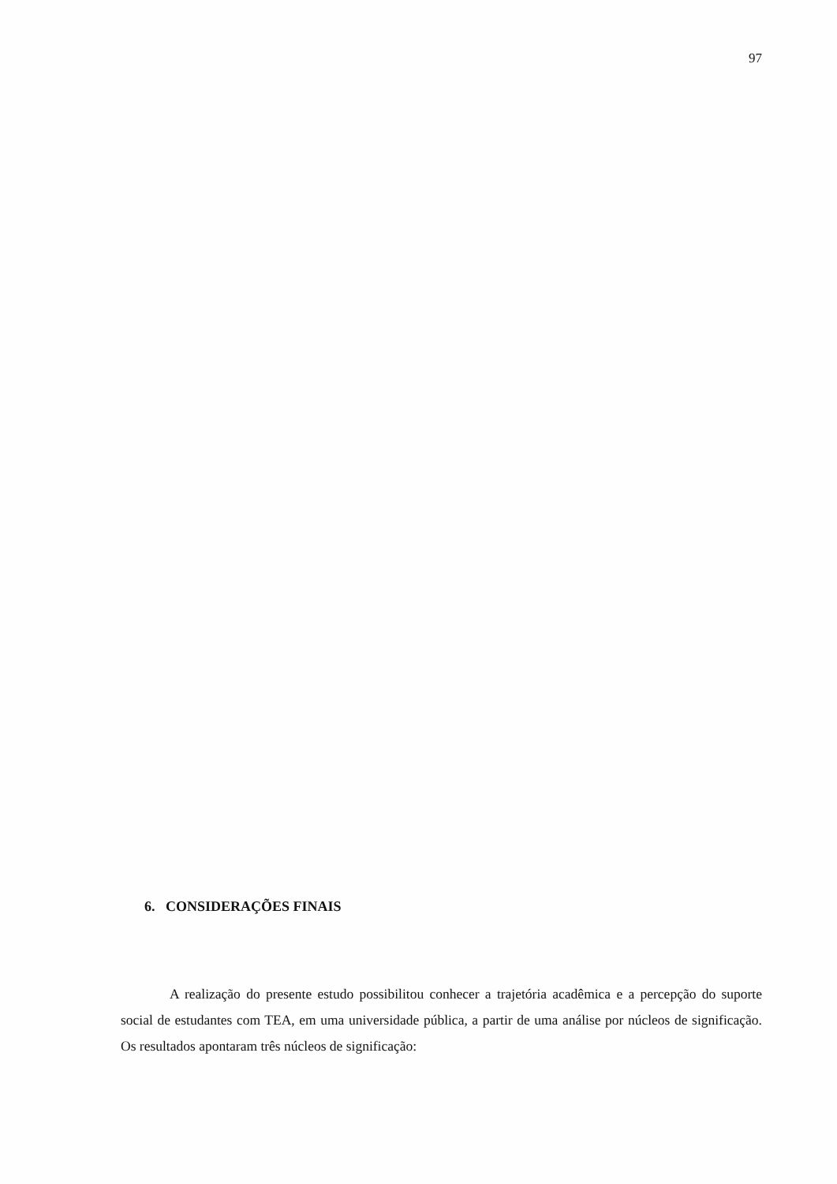97
6. CONSIDERAÇÕES FINAIS
A realização do presente estudo possibilitou conhecer a trajetória acadêmica e a percepção do suporte social de estudantes com TEA, em uma universidade pública, a partir de uma análise por núcleos de significação. Os resultados apontaram três núcleos de significação: